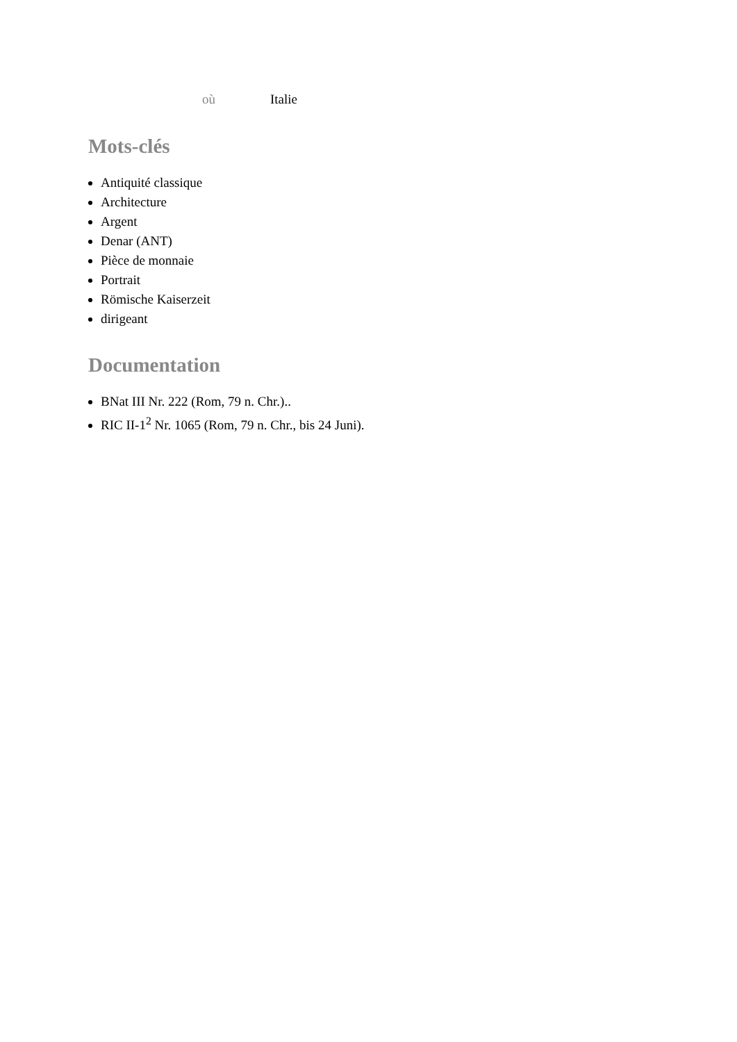où Italie
Mots-clés
Antiquité classique
Architecture
Argent
Denar (ANT)
Pièce de monnaie
Portrait
Römische Kaiserzeit
dirigeant
Documentation
BNat III Nr. 222 (Rom, 79 n. Chr.)..
RIC II-1<sup>2</sup> Nr. 1065 (Rom, 79 n. Chr., bis 24 Juni).